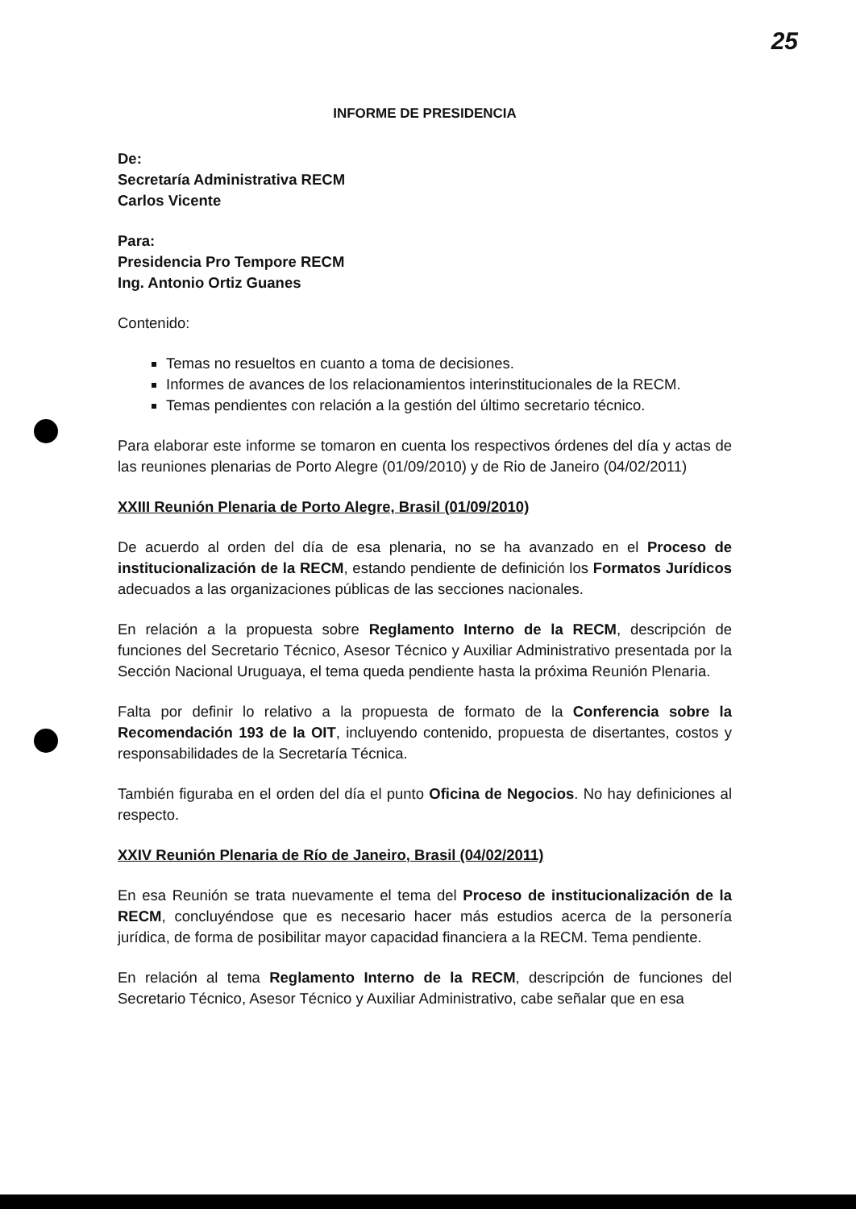25
INFORME DE PRESIDENCIA
De:
Secretaría Administrativa RECM
Carlos Vicente
Para:
Presidencia Pro Tempore RECM
Ing. Antonio Ortiz Guanes
Contenido:
Temas no resueltos en cuanto a toma de decisiones.
Informes de avances de los relacionamientos interinstitucionales de la RECM.
Temas pendientes con relación a la gestión del último secretario técnico.
Para elaborar este informe se tomaron en cuenta los respectivos órdenes del día y actas de las reuniones plenarias de Porto Alegre (01/09/2010) y de Rio de Janeiro (04/02/2011)
XXIII Reunión Plenaria de Porto Alegre, Brasil (01/09/2010)
De acuerdo al orden del día de esa plenaria, no se ha avanzado en el Proceso de institucionalización de la RECM, estando pendiente de definición los Formatos Jurídicos adecuados a las organizaciones públicas de las secciones nacionales.
En relación a la propuesta sobre Reglamento Interno de la RECM, descripción de funciones del Secretario Técnico, Asesor Técnico y Auxiliar Administrativo presentada por la Sección Nacional Uruguaya, el tema queda pendiente hasta la próxima Reunión Plenaria.
Falta por definir lo relativo a la propuesta de formato de la Conferencia sobre la Recomendación 193 de la OIT, incluyendo contenido, propuesta de disertantes, costos y responsabilidades de la Secretaría Técnica.
También figuraba en el orden del día el punto Oficina de Negocios. No hay definiciones al respecto.
XXIV Reunión Plenaria de Río de Janeiro, Brasil (04/02/2011)
En esa Reunión se trata nuevamente el tema del Proceso de institucionalización de la RECM, concluyéndose que es necesario hacer más estudios acerca de la personería jurídica, de forma de posibilitar mayor capacidad financiera a la RECM. Tema pendiente.
En relación al tema Reglamento Interno de la RECM, descripción de funciones del Secretario Técnico, Asesor Técnico y Auxiliar Administrativo, cabe señalar que en esa